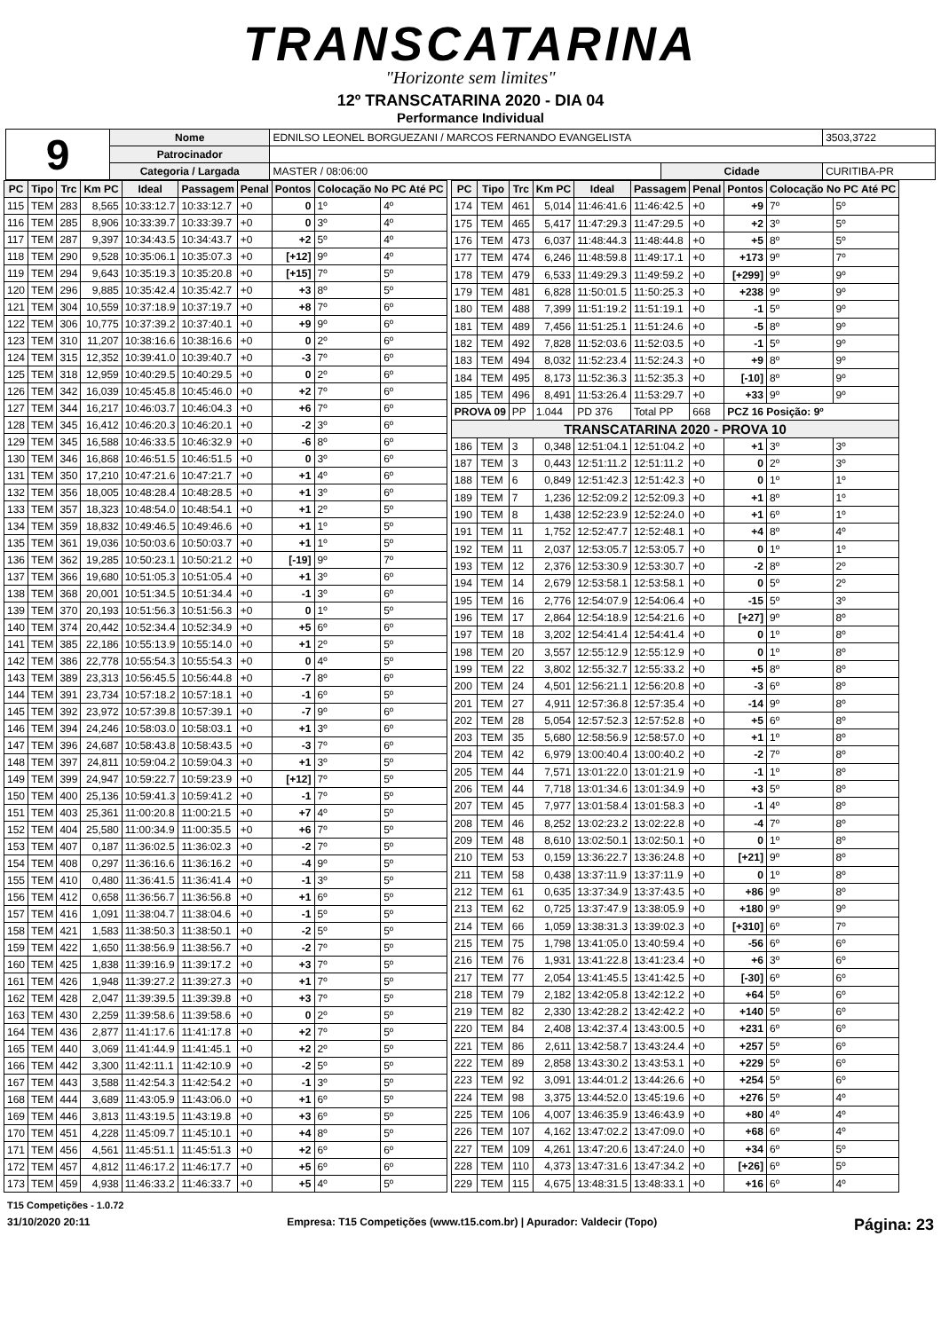TRANSCATARINA
"Horizonte sem limites"
12º TRANSCATARINA 2020 - DIA 04
Performance Individual
| 9 | Nome | EDNILSO LEONEL BORGUEZANI / MARCOS FERNANDO EVANGELISTA | | | 3503,3722 |
| | Patrocinador | | | | |
| | Categoria / Largada | MASTER / 08:06:00 | Cidade | CURITIBA-PR | |
| PC | Tipo | Trc | Km PC | Ideal | Passagem | Penal | Pontos | Colocação No PC Até PC | |
| --- | --- | --- | --- | --- | --- | --- | --- | --- | --- |
| 115 | TEM | 283 | 8,565 | 10:33:12.7 | 10:33:12.7 | +0 | 0 | 1º | 4º |
| 116 | TEM | 285 | 8,906 | 10:33:39.7 | 10:33:39.7 | +0 | 0 | 3º | 4º |
| 117 | TEM | 287 | 9,397 | 10:34:43.5 | 10:34:43.7 | +0 | +2 | 5º | 4º |
| 118 | TEM | 290 | 9,528 | 10:35:06.1 | 10:35:07.3 | +0 | [+12] | 9º | 4º |
| 119 | TEM | 294 | 9,643 | 10:35:19.3 | 10:35:20.8 | +0 | [+15] | 7º | 5º |
| 120 | TEM | 296 | 9,885 | 10:35:42.4 | 10:35:42.7 | +0 | +3 | 8º | 5º |
| 121 | TEM | 304 | 10,559 | 10:37:18.9 | 10:37:19.7 | +0 | +8 | 7º | 6º |
| 122 | TEM | 306 | 10,775 | 10:37:39.2 | 10:37:40.1 | +0 | +9 | 9º | 6º |
| 123 | TEM | 310 | 11,207 | 10:38:16.6 | 10:38:16.6 | +0 | 0 | 2º | 6º |
| 124 | TEM | 315 | 12,352 | 10:39:41.0 | 10:39:40.7 | +0 | -3 | 7º | 6º |
| 125 | TEM | 318 | 12,959 | 10:40:29.5 | 10:40:29.5 | +0 | 0 | 2º | 6º |
| 126 | TEM | 342 | 16,039 | 10:45:45.8 | 10:45:46.0 | +0 | +2 | 7º | 6º |
| 127 | TEM | 344 | 16,217 | 10:46:03.7 | 10:46:04.3 | +0 | +6 | 7º | 6º |
| 128 | TEM | 345 | 16,412 | 10:46:20.3 | 10:46:20.1 | +0 | -2 | 3º | 6º |
| 129 | TEM | 345 | 16,588 | 10:46:33.5 | 10:46:32.9 | +0 | -6 | 8º | 6º |
| 130 | TEM | 346 | 16,868 | 10:46:51.5 | 10:46:51.5 | +0 | 0 | 3º | 6º |
| 131 | TEM | 350 | 17,210 | 10:47:21.6 | 10:47:21.7 | +0 | +1 | 4º | 6º |
| 132 | TEM | 356 | 18,005 | 10:48:28.4 | 10:48:28.5 | +0 | +1 | 3º | 6º |
| 133 | TEM | 357 | 18,323 | 10:48:54.0 | 10:48:54.1 | +0 | +1 | 2º | 5º |
| 134 | TEM | 359 | 18,832 | 10:49:46.5 | 10:49:46.6 | +0 | +1 | 1º | 5º |
| 135 | TEM | 361 | 19,036 | 10:50:03.6 | 10:50:03.7 | +0 | +1 | 1º | 5º |
| 136 | TEM | 362 | 19,285 | 10:50:23.1 | 10:50:21.2 | +0 | [-19] | 9º | 7º |
| 137 | TEM | 366 | 19,680 | 10:51:05.3 | 10:51:05.4 | +0 | +1 | 3º | 6º |
| 138 | TEM | 368 | 20,001 | 10:51:34.5 | 10:51:34.4 | +0 | -1 | 3º | 6º |
| 139 | TEM | 370 | 20,193 | 10:51:56.3 | 10:51:56.3 | +0 | 0 | 1º | 5º |
| 140 | TEM | 374 | 20,442 | 10:52:34.4 | 10:52:34.9 | +0 | +5 | 6º | 6º |
| 141 | TEM | 385 | 22,186 | 10:55:13.9 | 10:55:14.0 | +0 | +1 | 2º | 5º |
| 142 | TEM | 386 | 22,778 | 10:55:54.3 | 10:55:54.3 | +0 | 0 | 4º | 5º |
| 143 | TEM | 389 | 23,313 | 10:56:45.5 | 10:56:44.8 | +0 | -7 | 8º | 6º |
| 144 | TEM | 391 | 23,734 | 10:57:18.2 | 10:57:18.1 | +0 | -1 | 6º | 5º |
| 145 | TEM | 392 | 23,972 | 10:57:39.8 | 10:57:39.1 | +0 | -7 | 9º | 6º |
| 146 | TEM | 394 | 24,246 | 10:58:03.0 | 10:58:03.1 | +0 | +1 | 3º | 6º |
| 147 | TEM | 396 | 24,687 | 10:58:43.8 | 10:58:43.5 | +0 | -3 | 7º | 6º |
| 148 | TEM | 397 | 24,811 | 10:59:04.2 | 10:59:04.3 | +0 | +1 | 3º | 5º |
| 149 | TEM | 399 | 24,947 | 10:59:22.7 | 10:59:23.9 | +0 | [+12] | 7º | 5º |
| 150 | TEM | 400 | 25,136 | 10:59:41.3 | 10:59:41.2 | +0 | -1 | 7º | 5º |
| 151 | TEM | 403 | 25,361 | 11:00:20.8 | 11:00:21.5 | +0 | +7 | 4º | 5º |
| 152 | TEM | 404 | 25,580 | 11:00:34.9 | 11:00:35.5 | +0 | +6 | 7º | 5º |
| 153 | TEM | 407 | 0,187 | 11:36:02.5 | 11:36:02.3 | +0 | -2 | 7º | 5º |
| 154 | TEM | 408 | 0,297 | 11:36:16.6 | 11:36:16.2 | +0 | -4 | 9º | 5º |
| 155 | TEM | 410 | 0,480 | 11:36:41.5 | 11:36:41.4 | +0 | -1 | 3º | 5º |
| 156 | TEM | 412 | 0,658 | 11:36:56.7 | 11:36:56.8 | +0 | +1 | 6º | 5º |
| 157 | TEM | 416 | 1,091 | 11:38:04.7 | 11:38:04.6 | +0 | -1 | 5º | 5º |
| 158 | TEM | 421 | 1,583 | 11:38:50.3 | 11:38:50.1 | +0 | -2 | 5º | 5º |
| 159 | TEM | 422 | 1,650 | 11:38:56.9 | 11:38:56.7 | +0 | -2 | 7º | 5º |
| 160 | TEM | 425 | 1,838 | 11:39:16.9 | 11:39:17.2 | +0 | +3 | 7º | 5º |
| 161 | TEM | 426 | 1,948 | 11:39:27.2 | 11:39:27.3 | +0 | +1 | 7º | 5º |
| 162 | TEM | 428 | 2,047 | 11:39:39.5 | 11:39:39.8 | +0 | +3 | 7º | 5º |
| 163 | TEM | 430 | 2,259 | 11:39:58.6 | 11:39:58.6 | +0 | 0 | 2º | 5º |
| 164 | TEM | 436 | 2,877 | 11:41:17.6 | 11:41:17.8 | +0 | +2 | 7º | 5º |
| 165 | TEM | 440 | 3,069 | 11:41:44.9 | 11:41:45.1 | +0 | +2 | 2º | 5º |
| 166 | TEM | 442 | 3,300 | 11:42:11.1 | 11:42:10.9 | +0 | -2 | 5º | 5º |
| 167 | TEM | 443 | 3,588 | 11:42:54.3 | 11:42:54.2 | +0 | -1 | 3º | 5º |
| 168 | TEM | 444 | 3,689 | 11:43:05.9 | 11:43:06.0 | +0 | +1 | 6º | 5º |
| 169 | TEM | 446 | 3,813 | 11:43:19.5 | 11:43:19.8 | +0 | +3 | 6º | 5º |
| 170 | TEM | 451 | 4,228 | 11:45:09.7 | 11:45:10.1 | +0 | +4 | 8º | 5º |
| 171 | TEM | 456 | 4,561 | 11:45:51.1 | 11:45:51.3 | +0 | +2 | 6º | 6º |
| 172 | TEM | 457 | 4,812 | 11:46:17.2 | 11:46:17.7 | +0 | +5 | 6º | 6º |
| 173 | TEM | 459 | 4,938 | 11:46:33.2 | 11:46:33.7 | +0 | +5 | 4º | 5º |
| PC | Tipo | Trc | Km PC | Ideal | Passagem | Penal | Pontos | Colocação No PC Até PC | |
| --- | --- | --- | --- | --- | --- | --- | --- | --- | --- |
| 174 | TEM | 461 | 5,014 | 11:46:41.6 | 11:46:42.5 | +0 | +9 | 7º | 5º |
| 175 | TEM | 465 | 5,417 | 11:47:29.3 | 11:47:29.5 | +0 | +2 | 3º | 5º |
| 176 | TEM | 473 | 6,037 | 11:48:44.3 | 11:48:44.8 | +0 | +5 | 8º | 5º |
| 177 | TEM | 474 | 6,246 | 11:48:59.8 | 11:49:17.1 | +0 | +173 | 9º | 7º |
| 178 | TEM | 479 | 6,533 | 11:49:29.3 | 11:49:59.2 | +0 | [+299] | 9º | 9º |
| 179 | TEM | 481 | 6,828 | 11:50:01.5 | 11:50:25.3 | +0 | +238 | 9º | 9º |
| 180 | TEM | 488 | 7,399 | 11:51:19.2 | 11:51:19.1 | +0 | -1 | 5º | 9º |
| 181 | TEM | 489 | 7,456 | 11:51:25.1 | 11:51:24.6 | +0 | -5 | 8º | 9º |
| 182 | TEM | 492 | 7,828 | 11:52:03.6 | 11:52:03.5 | +0 | -1 | 5º | 9º |
| 183 | TEM | 494 | 8,032 | 11:52:23.4 | 11:52:24.3 | +0 | +9 | 8º | 9º |
| 184 | TEM | 495 | 8,173 | 11:52:36.3 | 11:52:35.3 | +0 | [-10] | 8º | 9º |
| 185 | TEM | 496 | 8,491 | 11:53:26.4 | 11:53:29.7 | +0 | +33 | 9º | 9º |
| PROVA 09 | | PP | 1.044 | PD 376 | Total PP | 668 | PCZ 16 Posição: 9º | | |
| TRANSCATARINA 2020 - PROVA 10 | | | | | | | | | |
| 186 | TEM | 3 | 0,348 | 12:51:04.1 | 12:51:04.2 | +0 | +1 | 3º | 3º |
| 187 | TEM | 3 | 0,443 | 12:51:11.2 | 12:51:11.2 | +0 | 0 | 2º | 3º |
| 188 | TEM | 6 | 0,849 | 12:51:42.3 | 12:51:42.3 | +0 | 0 | 1º | 1º |
| 189 | TEM | 7 | 1,236 | 12:52:09.2 | 12:52:09.3 | +0 | +1 | 8º | 1º |
| 190 | TEM | 8 | 1,438 | 12:52:23.9 | 12:52:24.0 | +0 | +1 | 6º | 1º |
| 191 | TEM | 11 | 1,752 | 12:52:47.7 | 12:52:48.1 | +0 | +4 | 8º | 4º |
| 192 | TEM | 11 | 2,037 | 12:53:05.7 | 12:53:05.7 | +0 | 0 | 1º | 1º |
| 193 | TEM | 12 | 2,376 | 12:53:30.9 | 12:53:30.7 | +0 | -2 | 8º | 2º |
| 194 | TEM | 14 | 2,679 | 12:53:58.1 | 12:53:58.1 | +0 | 0 | 5º | 2º |
| 195 | TEM | 16 | 2,776 | 12:54:07.9 | 12:54:06.4 | +0 | -15 | 5º | 3º |
| 196 | TEM | 17 | 2,864 | 12:54:18.9 | 12:54:21.6 | +0 | [+27] | 9º | 8º |
| 197 | TEM | 18 | 3,202 | 12:54:41.4 | 12:54:41.4 | +0 | 0 | 1º | 8º |
| 198 | TEM | 20 | 3,557 | 12:55:12.9 | 12:55:12.9 | +0 | 0 | 1º | 8º |
| 199 | TEM | 22 | 3,802 | 12:55:32.7 | 12:55:33.2 | +0 | +5 | 8º | 8º |
| 200 | TEM | 24 | 4,501 | 12:56:21.1 | 12:56:20.8 | +0 | -3 | 6º | 8º |
| 201 | TEM | 27 | 4,911 | 12:57:36.8 | 12:57:35.4 | +0 | -14 | 9º | 8º |
| 202 | TEM | 28 | 5,054 | 12:57:52.3 | 12:57:52.8 | +0 | +5 | 6º | 8º |
| 203 | TEM | 35 | 5,680 | 12:58:56.9 | 12:58:57.0 | +0 | +1 | 1º | 8º |
| 204 | TEM | 42 | 6,979 | 13:00:40.4 | 13:00:40.2 | +0 | -2 | 7º | 8º |
| 205 | TEM | 44 | 7,571 | 13:01:22.0 | 13:01:21.9 | +0 | -1 | 1º | 8º |
| 206 | TEM | 44 | 7,718 | 13:01:34.6 | 13:01:34.9 | +0 | +3 | 5º | 8º |
| 207 | TEM | 45 | 7,977 | 13:01:58.4 | 13:01:58.3 | +0 | -1 | 4º | 8º |
| 208 | TEM | 46 | 8,252 | 13:02:23.2 | 13:02:22.8 | +0 | -4 | 7º | 8º |
| 209 | TEM | 48 | 8,610 | 13:02:50.1 | 13:02:50.1 | +0 | 0 | 1º | 8º |
| 210 | TEM | 53 | 0,159 | 13:36:22.7 | 13:36:24.8 | +0 | [+21] | 9º | 8º |
| 211 | TEM | 58 | 0,438 | 13:37:11.9 | 13:37:11.9 | +0 | 0 | 1º | 8º |
| 212 | TEM | 61 | 0,635 | 13:37:34.9 | 13:37:43.5 | +0 | +86 | 9º | 8º |
| 213 | TEM | 62 | 0,725 | 13:37:47.9 | 13:38:05.9 | +0 | +180 | 9º | 9º |
| 214 | TEM | 66 | 1,059 | 13:38:31.3 | 13:39:02.3 | +0 | [+310] | 6º | 7º |
| 215 | TEM | 75 | 1,798 | 13:41:05.0 | 13:40:59.4 | +0 | -56 | 6º | 6º |
| 216 | TEM | 76 | 1,931 | 13:41:22.8 | 13:41:23.4 | +0 | +6 | 3º | 6º |
| 217 | TEM | 77 | 2,054 | 13:41:45.5 | 13:41:42.5 | +0 | [-30] | 6º | 6º |
| 218 | TEM | 79 | 2,182 | 13:42:05.8 | 13:42:12.2 | +0 | +64 | 5º | 6º |
| 219 | TEM | 82 | 2,330 | 13:42:28.2 | 13:42:42.2 | +0 | +140 | 5º | 6º |
| 220 | TEM | 84 | 2,408 | 13:42:37.4 | 13:43:00.5 | +0 | +231 | 6º | 6º |
| 221 | TEM | 86 | 2,611 | 13:42:58.7 | 13:43:24.4 | +0 | +257 | 5º | 6º |
| 222 | TEM | 89 | 2,858 | 13:43:30.2 | 13:43:53.1 | +0 | +229 | 5º | 6º |
| 223 | TEM | 92 | 3,091 | 13:44:01.2 | 13:44:26.6 | +0 | +254 | 5º | 6º |
| 224 | TEM | 98 | 3,375 | 13:44:52.0 | 13:45:19.6 | +0 | +276 | 5º | 4º |
| 225 | TEM | 106 | 4,007 | 13:46:35.9 | 13:46:43.9 | +0 | +80 | 4º | 4º |
| 226 | TEM | 107 | 4,162 | 13:47:02.2 | 13:47:09.0 | +0 | +68 | 6º | 4º |
| 227 | TEM | 109 | 4,261 | 13:47:20.6 | 13:47:24.0 | +0 | +34 | 6º | 5º |
| 228 | TEM | 110 | 4,373 | 13:47:31.6 | 13:47:34.2 | +0 | [+26] | 6º | 5º |
| 229 | TEM | 115 | 4,675 | 13:48:31.5 | 13:48:33.1 | +0 | +16 | 6º | 4º |
T15 Competições - 1.0.72
31/10/2020 20:11 Empresa: T15 Competições (www.t15.com.br) | Apurador: Valdecir (Topo) Página: 23